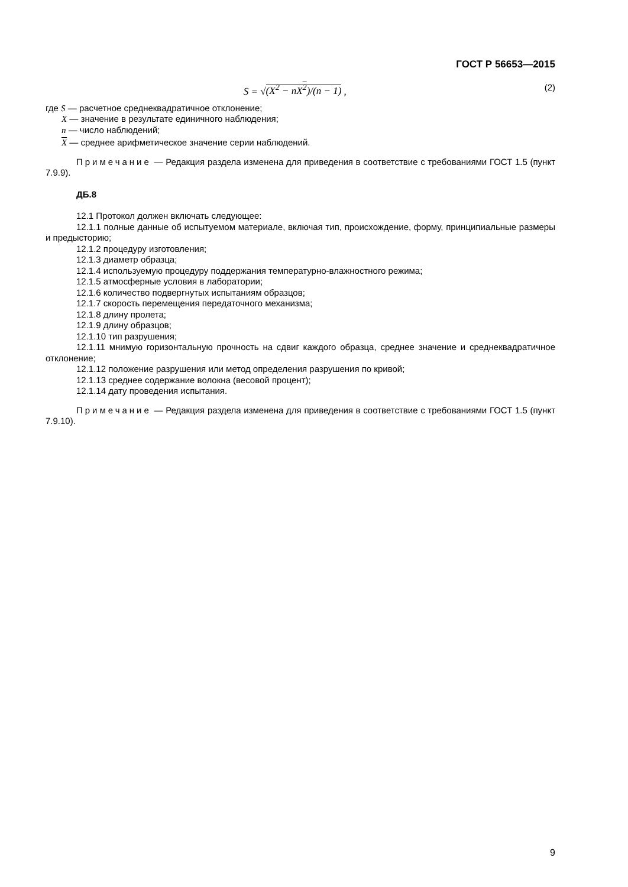ГОСТ Р 56653—2015
S = √(X<sup>2</sup> − nX<sup>2</sup>)/(n − 1) , (2)
где S — расчетное среднеквадратичное отклонение;
X — значение в результате единичного наблюдения;
n — число наблюдений;
X — среднее арифметическое значение серии наблюдений.
Примечание — Редакция раздела изменена для приведения в соответствие с требованиями ГОСТ 1.5 (пункт 7.9.9).
ДБ.8
12.1 Протокол должен включать следующее:
12.1.1 полные данные об испытуемом материале, включая тип, происхождение, форму, принципиальные размеры и предысторию;
12.1.2 процедуру изготовления;
12.1.3 диаметр образца;
12.1.4 используемую процедуру поддержания температурно-влажностного режима;
12.1.5 атмосферные условия в лаборатории;
12.1.6 количество подвергнутых испытаниям образцов;
12.1.7 скорость перемещения передаточного механизма;
12.1.8 длину пролета;
12.1.9 длину образцов;
12.1.10 тип разрушения;
12.1.11 мнимую горизонтальную прочность на сдвиг каждого образца, среднее значение и среднеквадратичное отклонение;
12.1.12 положение разрушения или метод определения разрушения по кривой;
12.1.13 среднее содержание волокна (весовой процент);
12.1.14 дату проведения испытания.
Примечание — Редакция раздела изменена для приведения в соответствие с требованиями ГОСТ 1.5 (пункт 7.9.10).
9